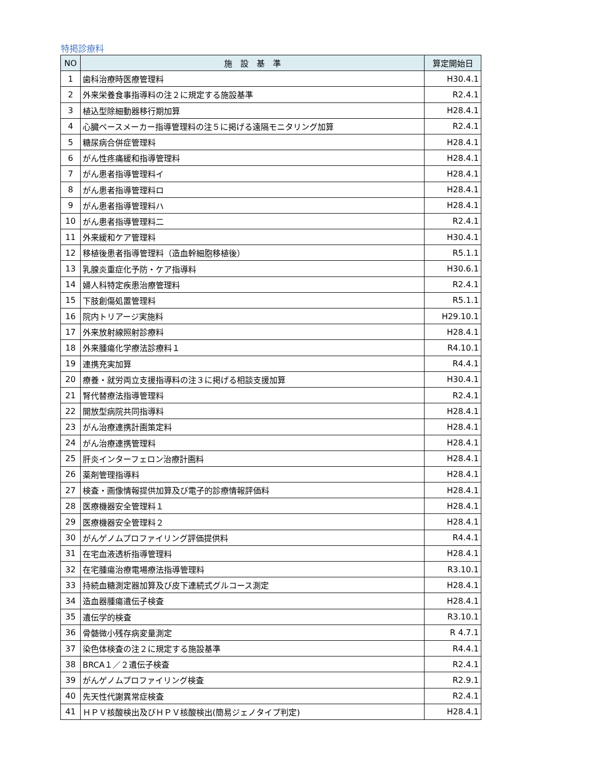特掲診療料
| NO | 施 設 基 準 | 算定開始日 |
| --- | --- | --- |
| 1 | 歯科治療時医療管理料 | H30.4.1 |
| 2 | 外来栄養食事指導料の注２に規定する施設基準 | R2.4.1 |
| 3 | 植込型除細動器移行期加算 | H28.4.1 |
| 4 | 心臓ペースメーカー指導管理料の注５に掲げる遠隔モニタリング加算 | R2.4.1 |
| 5 | 糖尿病合併症管理料 | H28.4.1 |
| 6 | がん性疼痛緩和指導管理料 | H28.4.1 |
| 7 | がん患者指導管理料イ | H28.4.1 |
| 8 | がん患者指導管理料ロ | H28.4.1 |
| 9 | がん患者指導管理料ハ | H28.4.1 |
| 10 | がん患者指導管理料二 | R2.4.1 |
| 11 | 外来緩和ケア管理料 | H30.4.1 |
| 12 | 移植後患者指導管理料（造血幹細胞移植後） | R5.1.1 |
| 13 | 乳腺炎重症化予防・ケア指導料 | H30.6.1 |
| 14 | 婦人科特定疾患治療管理料 | R2.4.1 |
| 15 | 下肢創傷処置管理料 | R5.1.1 |
| 16 | 院内トリアージ実施料 | H29.10.1 |
| 17 | 外来放射線照射診療料 | H28.4.1 |
| 18 | 外来腫瘍化学療法診療料１ | R4.10.1 |
| 19 | 連携充実加算 | R4.4.1 |
| 20 | 療養・就労両立支援指導料の注３に掲げる相談支援加算 | H30.4.1 |
| 21 | 腎代替療法指導管理料 | R2.4.1 |
| 22 | 開放型病院共同指導料 | H28.4.1 |
| 23 | がん治療連携計画策定料 | H28.4.1 |
| 24 | がん治療連携管理料 | H28.4.1 |
| 25 | 肝炎インターフェロン治療計画料 | H28.4.1 |
| 26 | 薬剤管理指導料 | H28.4.1 |
| 27 | 検査・画像情報提供加算及び電子的診療情報評価料 | H28.4.1 |
| 28 | 医療機器安全管理料１ | H28.4.1 |
| 29 | 医療機器安全管理料２ | H28.4.1 |
| 30 | がんゲノムプロファイリング評価提供料 | R4.4.1 |
| 31 | 在宅血液透析指導管理料 | H28.4.1 |
| 32 | 在宅腫瘍治療電場療法指導管理料 | R3.10.1 |
| 33 | 持続血糖測定器加算及び皮下連続式グルコース測定 | H28.4.1 |
| 34 | 造血器腫瘍遺伝子検査 | H28.4.1 |
| 35 | 遺伝学的検査 | R3.10.1 |
| 36 | 骨髄微小残存病変量測定 | R 4.7.1 |
| 37 | 染色体検査の注２に規定する施設基準 | R4.4.1 |
| 38 | BRCA１／２遺伝子検査 | R2.4.1 |
| 39 | がんゲノムプロファイリング検査 | R2.9.1 |
| 40 | 先天性代謝異常症検査 | R2.4.1 |
| 41 | ＨＰＶ核酸検出及びＨＰＶ核酸検出(簡易ジェノタイプ判定) | H28.4.1 |